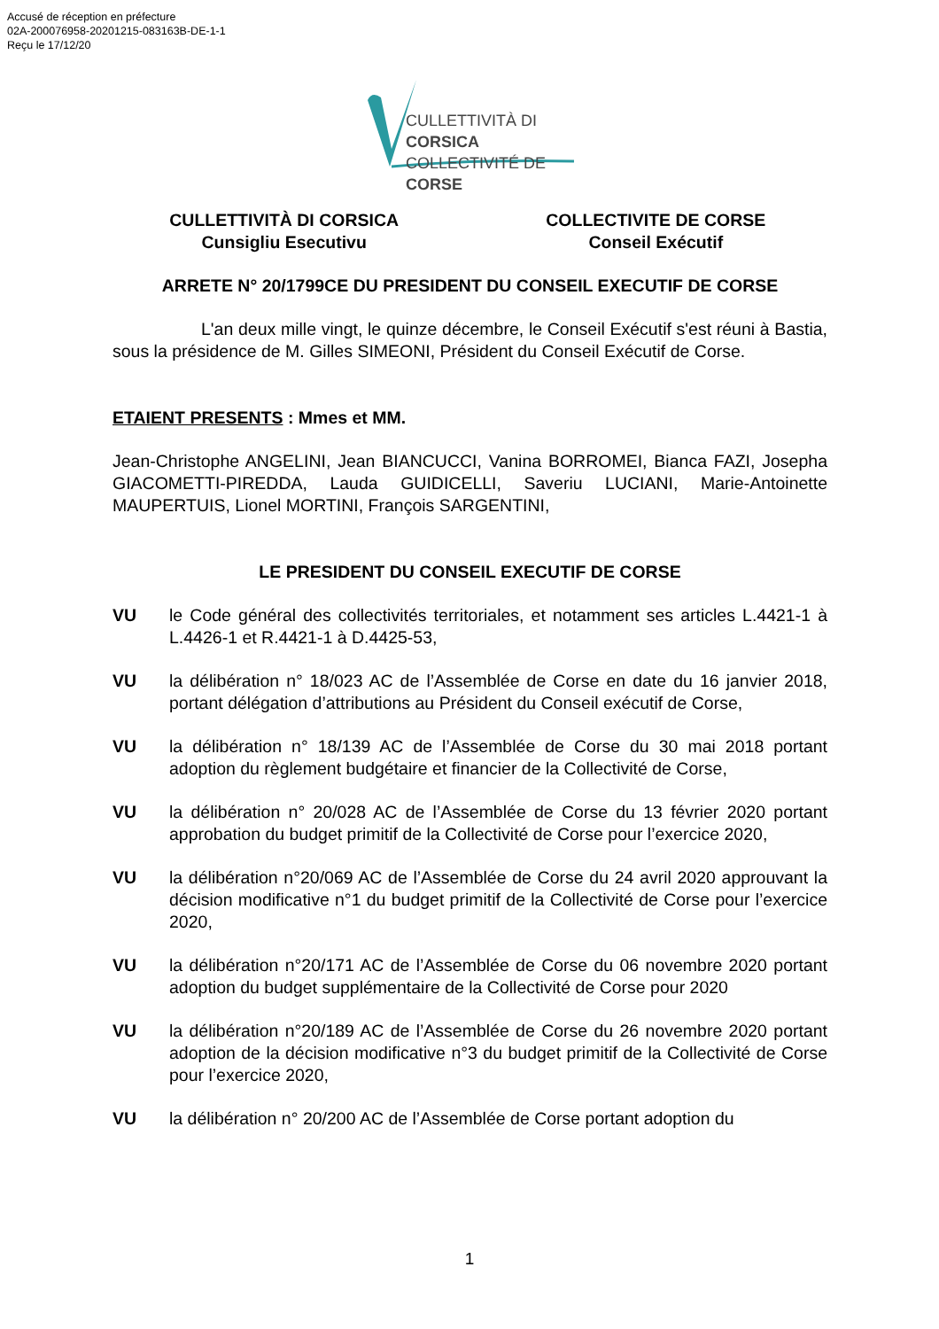Accusé de réception en préfecture
02A-200076958-20201215-083163B-DE-1-1
Reçu le 17/12/20
CULLETTIVITÀ DI CORSICA
COLLECTIVITÉ DE CORSE
CULLETTIVITÀ DI CORSICA
Cunsigliu Esecutivu
COLLECTIVITE DE CORSE
Conseil Exécutif
ARRETE N° 20/1799CE DU PRESIDENT DU CONSEIL EXECUTIF DE CORSE
L'an deux mille vingt, le quinze décembre, le Conseil Exécutif s'est réuni à Bastia, sous la présidence de M. Gilles SIMEONI, Président du Conseil Exécutif de Corse.
ETAIENT PRESENTS : Mmes et MM.
Jean-Christophe ANGELINI, Jean BIANCUCCI, Vanina BORROMEI, Bianca FAZI, Josepha GIACOMETTI-PIREDDA, Lauda GUIDICELLI, Saveriu LUCIANI, Marie-Antoinette MAUPERTUIS, Lionel MORTINI, François SARGENTINI,
LE PRESIDENT DU CONSEIL EXECUTIF DE CORSE
VU le Code général des collectivités territoriales, et notamment ses articles L.4421-1 à L.4426-1 et R.4421-1 à D.4425-53,
VU la délibération n° 18/023 AC de l’Assemblée de Corse en date du 16 janvier 2018, portant délégation d’attributions au Président du Conseil exécutif de Corse,
VU la délibération n° 18/139 AC de l’Assemblée de Corse du 30 mai 2018 portant adoption du règlement budgétaire et financier de la Collectivité de Corse,
VU la délibération n° 20/028 AC de l’Assemblée de Corse du 13 février 2020 portant approbation du budget primitif de la Collectivité de Corse pour l’exercice 2020,
VU la délibération n°20/069 AC de l’Assemblée de Corse du 24 avril 2020 approuvant la décision modificative n°1 du budget primitif de la Collectivité de Corse pour l’exercice 2020,
VU la délibération n°20/171 AC de l’Assemblée de Corse du 06 novembre 2020 portant adoption du budget supplémentaire de la Collectivité de Corse pour 2020
VU la délibération n°20/189 AC de l’Assemblée de Corse du 26 novembre 2020 portant adoption de la décision modificative n°3 du budget primitif de la Collectivité de Corse pour l’exercice 2020,
VU la délibération n° 20/200 AC de l’Assemblée de Corse portant adoption du
1